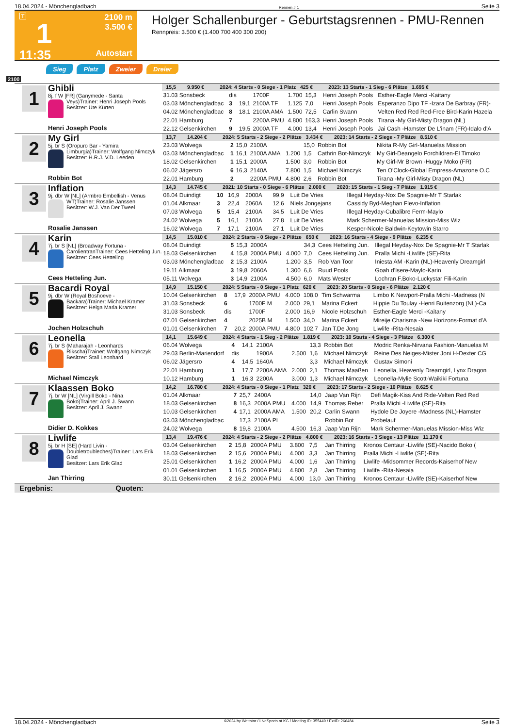18.04.2024 - Mönchengladbach Rennen # 1 Seite 3
T
1
11:35
2100 m
3.500 €
Autostart
Holger Schallenburger - Geburtstagsrennen - PMU-Rennen
Rennpreis: 3.500 € (1.400 700 400 300 200)
Sieg Platz Zweier Dreier
2100
1
Ghibli
8j. f W [FR] (Ganymede - Santa Veys)
Trainer: Henri Joseph Pools
Besitzer: Ute Kürten
Henri Joseph Pools
| 15,5 9.950 € 2024: 4 Starts - 0 Siege - 1 Platz 425 € 2023: 13 Starts - 1 Sieg - 6 Plätze 1.695 € | | | | | | | |
| 31.03 Sonsbeck | dis | | 1700F | 1.700 | 15,3 | Henri Joseph Pools | Esther-Eagle Merci -Kaitany |
| 03.03 Mönchengladbac | 3 | 19,1 | 2100A TF | 1.125 | 7,0 | Henri Joseph Pools | Esperanzo Dipo TF -Izara De Barbray (FR)- |
| 04.02 Mönchengladbac | 8 | 18,1 | 2100A AMA | 1.500 | 72,5 | Carlin Swann | Velten Red Red Red-Free Bird-Karin Hazela |
| 22.01 Hamburg | 7 | | 2200A PMU | 4.800 | 163,3 | Henri Joseph Pools | Tirana -My Girl-Misty Dragon (NL) |
| 22.12 Gelsenkirchen | 9 | 19,5 | 2000A TF | 4.000 | 13,4 | Henri Joseph Pools | Jai Cash -Hamster De L'inam (FR)-Idalo d'A |
2
My Girl
5j. br S (Oropuro Bar - Yamira Limburgia)
Trainer: Wolfgang Nimczyk
Besitzer: H.R.J. V.D. Leeden
Robbin Bot
| 13,7 14.204 € 2024: 5 Starts - 2 Siege - 2 Plätze 3.434 € 2023: 14 Starts - 2 Siege - 7 Plätze 8.510 € | | | | | | | |
| 23.03 Wolvega | 2 | 15,0 | 2100A | | 15,0 | Robbin Bot | Nikita R-My Girl-Manuelas Mission |
| 03.03 Mönchengladbac | 1 | 16,1 | 2100A AMA | 1.200 | 1,5 | Cathrin Bot-Nimczyk | My Girl-Deangelo Forchildren-El Timoko |
| 18.02 Gelsenkirchen | 1 | 15,1 | 2000A | 1.500 | 3,0 | Robbin Bot | My Girl-Mr Brown -Huggy Moko (FR) |
| 06.02 Jägersro | 6 | 16,3 | 2140A | 7.800 | 1,5 | Michael Nimczyk | Ten O'Clock-Global Empress-Amazone O.C |
| 22.01 Hamburg | 2 | | 2200A PMU | 4.800 | 2,6 | Robbin Bot | Tirana -My Girl-Misty Dragon (NL) |
3
Inflation
9j. dbr W [NL] (Armbro Embellish - Venus WT)
Trainer: Rosalie Janssen
Besitzer: W.J. Van Der Tweel
Rosalie Janssen
| 14,3 14.745 € 2021: 10 Starts - 0 Siege - 6 Plätze 2.000 € 2020: 15 Starts - 1 Sieg - 7 Plätze 1.915 € | | | | | | | |
| 08.04 Duindigt | 10 | 16,9 | 2000A | | 99,9 | Luit De Vries | Illegal Heyday-Nox De Spagnie-Mr T Starlak |
| 01.04 Alkmaar | 3 | 22,4 | 2060A | | 12,6 | Niels Jongejans | Cassidy Byd-Meghan Flevo-Inflation |
| 07.03 Wolvega | 5 | 15,4 | 2100A | | 34,5 | Luit De Vries | Illegal Heyday-Cubalibre Ferm-Maylo |
| 24.02 Wolvega | 5 | 16,1 | 2100A | | 27,8 | Luit De Vries | Mark Schermer-Manuelas Mission-Miss Wiz |
| 16.02 Wolvega | 7 | 17,1 | 2100A | | 27,1 | Luit De Vries | Kesper-Nicole Baldwin-Keytowin Starro |
4
Karin
7j. br S [NL] (Broadway Fortuna - Carolientran
Trainer: Cees Hetteling Jun.
Besitzer: Cees Hetteling
Cees Hetteling Jun.
| 14,5 15.010 € 2024: 2 Starts - 0 Siege - 2 Plätze 650 € 2023: 16 Starts - 4 Siege - 9 Plätze 6.235 € | | | | | | | |
| 08.04 Duindigt | 5 | 15,3 | 2000A | | 34,3 | Cees Hetteling Jun. | Illegal Heyday-Nox De Spagnie-Mr T Starlak |
| 18.03 Gelsenkirchen | 4 | 15,8 | 2000A PMU | 4.000 | 7,0 | Cees Hetteling Jun. | Pralla Michi -Liwlife (SE)-Rita |
| 03.03 Mönchengladbac | 2 | 15,3 | 2100A | 1.200 | 3,5 | Rob Van Toor | Iniesta AM -Karin (NL)-Heavenly Dreamgirl |
| 19.11 Alkmaar | 3 | 19,8 | 2060A | 1.300 | 6,6 | Ruud Pools | Goah d'Isere-Maylo-Karin |
| 05.11 Wolvega | 3 | 14,9 | 2100A | 4.500 | 6,0 | Mats Wester | Lochran F.Boko-Luckystar Fili-Karin |
5
Bacardi Royal
9j. dbr W (Royal Boshoeve - Backara)
Trainer: Michael Kramer
Besitzer: Helga Maria Kramer
Jochen Holzschuh
| 14,9 15.150 € 2024: 5 Starts - 0 Siege - 1 Platz 620 € 2023: 20 Starts - 0 Siege - 6 Plätze 2.120 € | | | | | | | |
| 10.04 Gelsenkirchen | 8 | 17,9 | 2000A PMU | 4.000 | 108,0 | Tim Schwarma | Limbo K Newport-Pralla Michi -Madness (N |
| 31.03 Sonsbeck | 6 | | 1700F M | 2.000 | 29,1 | Marina Eckert | Hippie Du Toulay -Henri Buitenzorg (NL)-Ca |
| 31.03 Sonsbeck | dis | | 1700F | 2.000 | 16,9 | Nicole Holzschuh | Esther-Eagle Merci -Kaitany |
| 07.01 Gelsenkirchen | 4 | | 2025B M | 1.500 | 34,0 | Marina Eckert | Mireije Charisma -New Horizons-Format d'A |
| 01.01 Gelsenkirchen | 7 | 20,2 | 2000A PMU | 4.800 | 102,7 | Jan T.De Jong | Liwlife -Rita-Nesaia |
6
Leonella
7j. br S (Maharajah - Leonhards Rikscha)
Trainer: Wolfgang Nimczyk
Besitzer: Stall Leonhard
Michael Nimczyk
| 14,1 15.649 € 2024: 4 Starts - 1 Sieg - 2 Plätze 1.819 € 2023: 10 Starts - 4 Siege - 3 Plätze 6.300 € | | | | | | | |
| 06.04 Wolvega | 4 | 14,1 | 2100A | | 13,3 | Robbin Bot | Modric Renka-Nirvana Fashion-Manuelas M |
| 29.03 Berlin-Mariendorf | dis | | 1900A | 2.500 | 1,6 | Michael Nimczyk | Reine Des Neiges-Mister Joni H-Dexter CG |
| 06.02 Jägersro | 4 | 14,5 | 1640A | | 3,3 | Michael Nimczyk | Gustav Simoni |
| 22.01 Hamburg | 1 | 17,7 | 2200A AMA | 2.000 | 2,1 | Thomas Maaßen | Leonella, Heavenly Dreamgirl, Lynx Dragon |
| 10.12 Hamburg | 1 | 16,3 | 2200A | 3.000 | 1,3 | Michael Nimczyk | Leonella-Mylie Scott-Waikiki Fortuna |
7
Klaassen Boko
7j. br W [NL] (Virgill Boko - Nina Boko)
Trainer: April J. Swann
Besitzer: April J. Swann
Didier D. Kokkes
| 14,2 16.780 € 2024: 4 Starts - 0 Siege - 1 Platz 320 € 2023: 17 Starts - 2 Siege - 10 Plätze 8.625 € | | | | | | | |
| 01.04 Alkmaar | 7 | 25,7 | 2400A | | 14,0 | Jaap Van Rijn | Defi Magik-Kiss And Ride-Velten Red Red |
| 18.03 Gelsenkirchen | 8 | 16,3 | 2000A PMU | 4.000 | 14,9 | Thomas Reber | Pralla Michi -Liwlife (SE)-Rita |
| 10.03 Gelsenkirchen | 4 | 17,1 | 2000A AMA | 1.500 | 20,2 | Carlin Swann | Hydole De Joyere -Madness (NL)-Hamster |
| 03.03 Mönchengladbac | | 17,3 | 2100A PL | | | Robbin Bot | Probelauf |
| 24.02 Wolvega | 8 | 19,8 | 2100A | 4.500 | 16,3 | Jaap Van Rijn | Mark Schermer-Manuelas Mission-Miss Wiz |
8
Liwlife
5j. br H [SE] (Hard Livin - Doubletroubleches)
Trainer: Lars Erik Glad
Besitzer: Lars Erik Glad
Jan Thirring
| 13,4 19.476 € 2024: 4 Starts - 2 Siege - 2 Plätze 4.800 € 2023: 16 Starts - 3 Siege - 13 Plätze 11.170 € | | | | | | | |
| 03.04 Gelsenkirchen | 2 | 15,8 | 2000A PMU | 3.800 | 7,5 | Jan Thirring | Kronos Centaur -Liwlife (SE)-Nacido Boko ( |
| 18.03 Gelsenkirchen | 2 | 15,6 | 2000A PMU | 4.000 | 3,3 | Jan Thirring | Pralla Michi -Liwlife (SE)-Rita |
| 25.01 Gelsenkirchen | 1 | 16,2 | 2000A PMU | 4.000 | 1,6 | Jan Thirring | Liwlife -Midsommer Records-Kaiserhof New |
| 01.01 Gelsenkirchen | 1 | 16,5 | 2000A PMU | 4.800 | 2,8 | Jan Thirring | Liwlife -Rita-Nesaia |
| 30.11 Gelsenkirchen | 2 | 16,2 | 2000A PMU | 4.000 | 13,0 | Jan Thirring | Kronos Centaur -Liwlife (SE)-Kaiserhof New |
Ergebnis: Quoten:
18.04.2024 - Mönchengladbach ©2024 by Wettstar / LiveSports.at KG / Meeting ID: 355449 / ExtID: 266484 Seite 3